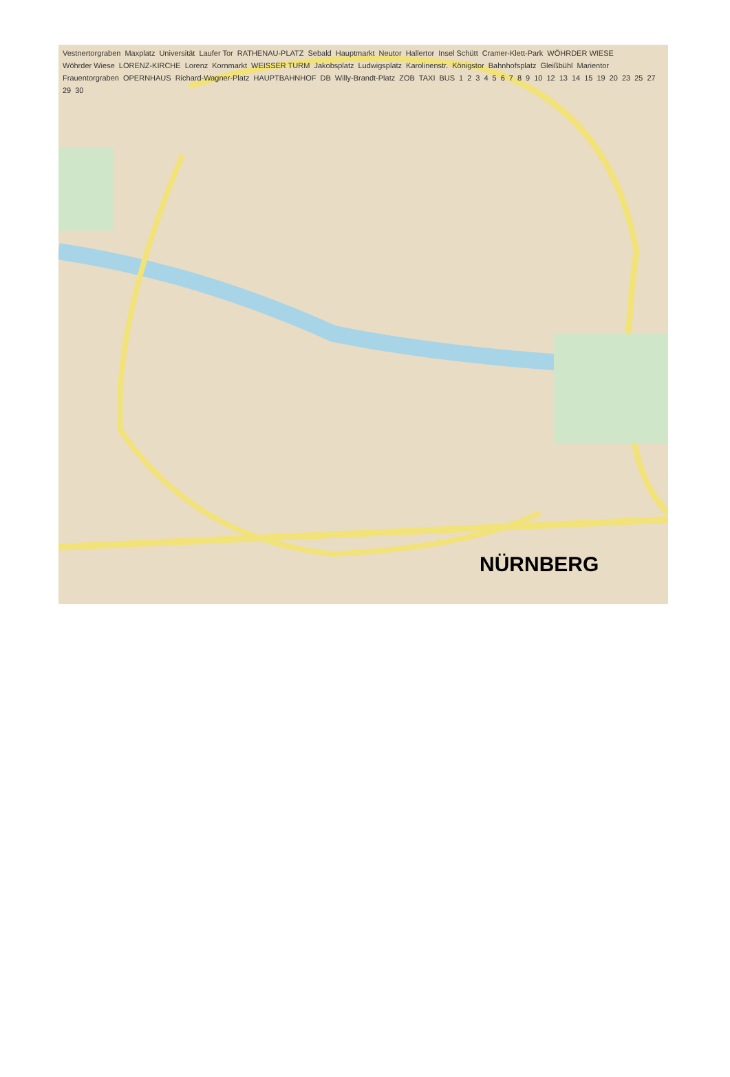Vestnertorgraben Maxplatz Universität Laufer Tor RATHENAU-PLATZ Sebald Hauptmarkt Neutor Hallertor Insel Schütt Cramer-Klett-Park WÖHRDER WIESE Wöhrder Wiese LORENZ-KIRCHE Lorenz Kornmarkt WEISSER TURM Jakobsplatz Ludwigsplatz Karolinenstr. Königstor Bahnhofsplatz Gleißbühl Marientor Frauentorgraben OPERNHAUS Richard-Wagner-Platz HAUPTBAHNHOF DB Willy-Brandt-Platz ZOB TAXI BUS 1 2 3 4 5 6 7 8 9 10 12 13 14 15 19 20 23 25 27 29 30
NÜRNBERG